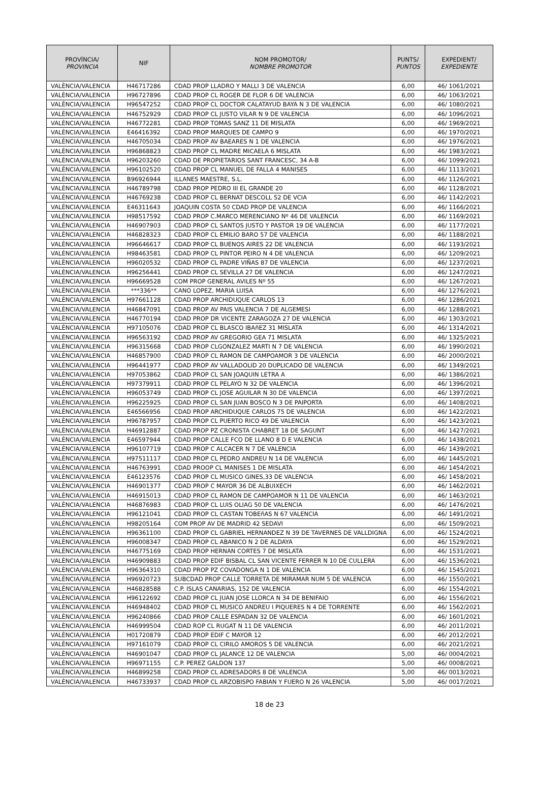| PROVÍNCIA/ PROVINCIA | NIF | NOM PROMOTOR/ NOMBRE PROMOTOR | PUNTS/ PUNTOS | EXPEDIENT/ EXPEDIENTE |
| --- | --- | --- | --- | --- |
| VALÈNCIA/VALENCIA | H46717286 | CDAD PROP LLADRO Y MALLI 3 DE VALENCIA | 6,00 | 46/ 1061/2021 |
| VALÈNCIA/VALENCIA | H96727896 | CDAD PROP CL ROGER DE FLOR 6 DE VALENCIA | 6,00 | 46/ 1063/2021 |
| VALÈNCIA/VALENCIA | H96547252 | CDAD PROP CL DOCTOR CALATAYUD BAYA N 3 DE VALENCIA | 6,00 | 46/ 1080/2021 |
| VALÈNCIA/VALENCIA | H46752929 | CDAD PROP CL JUSTO VILAR N 9 DE VALENCIA | 6,00 | 46/ 1096/2021 |
| VALÈNCIA/VALENCIA | H46772281 | CDAD PROP TOMAS SANZ 11 DE MISLATA | 6,00 | 46/ 1969/2021 |
| VALÈNCIA/VALENCIA | E46416392 | CDAD PROP MARQUES DE CAMPO 9 | 6,00 | 46/ 1970/2021 |
| VALÈNCIA/VALENCIA | H46705034 | CDAD PROP AV BAEARES N 1 DE VALENCIA | 6,00 | 46/ 1976/2021 |
| VALÈNCIA/VALENCIA | H96868823 | CDAD PROP CL MADRE MICAELA 6 MISLATA | 6,00 | 46/ 1983/2021 |
| VALÈNCIA/VALENCIA | H96203260 | CDAD DE PROPIETARIOS SANT FRANCESC, 34 A-B | 6,00 | 46/ 1099/2021 |
| VALÈNCIA/VALENCIA | H96102520 | CDAD PROP CL MANUEL DE FALLA 4 MANISES | 6,00 | 46/ 1113/2021 |
| VALÈNCIA/VALENCIA | B96926944 | ILLANES MAESTRE, S.L. | 6,00 | 46/ 1126/2021 |
| VALÈNCIA/VALENCIA | H46789798 | CDAD PROP PEDRO III EL GRANDE 20 | 6,00 | 46/ 1128/2021 |
| VALÈNCIA/VALENCIA | H46769238 | CDAD PROP CL BERNAT DESCOLL 52 DE VCIA | 6,00 | 46/ 1142/2021 |
| VALÈNCIA/VALENCIA | E46311643 | JOAQUIN COSTA 50 CDAD PROP DE VALENCIA | 6,00 | 46/ 1166/2021 |
| VALÈNCIA/VALENCIA | H98517592 | CDAD PROP C.MARCO MERENCIANO Nº 46 DE VALENCIA | 6,00 | 46/ 1169/2021 |
| VALÈNCIA/VALENCIA | H46907903 | CDAD PROP CL SANTOS JUSTO Y PASTOR 19 DE VALENCIA | 6,00 | 46/ 1177/2021 |
| VALÈNCIA/VALENCIA | H46828323 | CDAD PROP CL EMILIO BARO 57 DE VALENCIA | 6,00 | 46/ 1188/2021 |
| VALÈNCIA/VALENCIA | H96646617 | CDAD PROP CL BUENOS AIRES 22 DE VALENCIA | 6,00 | 46/ 1193/2021 |
| VALÈNCIA/VALENCIA | H98463581 | CDAD PROP CL PINTOR PEIRO N 4 DE VALENCIA | 6,00 | 46/ 1209/2021 |
| VALÈNCIA/VALENCIA | H96020532 | CDAD PROP CL PADRE VIÑAS 87 DE VALENCIA | 6,00 | 46/ 1237/2021 |
| VALÈNCIA/VALENCIA | H96256441 | CDAD PROP CL SEVILLA 27 DE VALENCIA | 6,00 | 46/ 1247/2021 |
| VALÈNCIA/VALENCIA | H96669528 | COM PROP GENERAL AVILES Nº 55 | 6,00 | 46/ 1267/2021 |
| VALÈNCIA/VALENCIA | ***336** | CANO LOPEZ, MARIA LUISA | 6,00 | 46/ 1276/2021 |
| VALÈNCIA/VALENCIA | H97661128 | CDAD PROP ARCHIDUQUE CARLOS 13 | 6,00 | 46/ 1286/2021 |
| VALÈNCIA/VALENCIA | H46847091 | CDAD PROP AV PAIS VALENCIA 7 DE ALGEMESI | 6,00 | 46/ 1288/2021 |
| VALÈNCIA/VALENCIA | H46770194 | CDAD PROP DR VICENTE ZARAGOZA 27 DE VALENCIA | 6,00 | 46/ 1303/2021 |
| VALÈNCIA/VALENCIA | H97105076 | CDAD PROP CL BLASCO IBAñEZ 31 MISLATA | 6,00 | 46/ 1314/2021 |
| VALÈNCIA/VALENCIA | H96563192 | CDAD PROP AV GREGORIO GEA 71 MISLATA | 6,00 | 46/ 1325/2021 |
| VALÈNCIA/VALENCIA | H96315668 | CDAD PROP CLGONZALEZ MARTI N 7 DE VALENCIA | 6,00 | 46/ 1990/2021 |
| VALÈNCIA/VALENCIA | H46857900 | CDAD PROP CL RAMON DE CAMPOAMOR 3 DE VALENCIA | 6,00 | 46/ 2000/2021 |
| VALÈNCIA/VALENCIA | H96441977 | CDAD PROP AV VALLADOLID 20 DUPLICADO DE VALENCIA | 6,00 | 46/ 1349/2021 |
| VALÈNCIA/VALENCIA | H97053862 | CDAD PROP CL SAN JOAQUIN LETRA A | 6,00 | 46/ 1386/2021 |
| VALÈNCIA/VALENCIA | H97379911 | CDAD PROP CL PELAYO N 32 DE VALENCIA | 6,00 | 46/ 1396/2021 |
| VALÈNCIA/VALENCIA | H96053749 | CDAD PROP CL JOSE AGUILAR N 30 DE VALENCIA | 6,00 | 46/ 1397/2021 |
| VALÈNCIA/VALENCIA | H96225925 | CDAD PROP CL SAN JUAN BOSCO N 3 DE PAIPORTA | 6,00 | 46/ 1408/2021 |
| VALÈNCIA/VALENCIA | E46566956 | CDAD PROP ARCHIDUQUE CARLOS 75 DE VALENCIA | 6,00 | 46/ 1422/2021 |
| VALÈNCIA/VALENCIA | H96787957 | CDAD PROP CL PUERTO RICO 49 DE VALENCIA | 6,00 | 46/ 1423/2021 |
| VALÈNCIA/VALENCIA | H46912887 | CDAD PROP PZ CRONISTA CHABRET 18 DE SAGUNT | 6,00 | 46/ 1427/2021 |
| VALÈNCIA/VALENCIA | E46597944 | CDAD PROP CALLE FCO DE LLANO 8 D E VALENCIA | 6,00 | 46/ 1438/2021 |
| VALÈNCIA/VALENCIA | H96107719 | CDAD PROP C ALCACER N 7 DE VALENCIA | 6,00 | 46/ 1439/2021 |
| VALÈNCIA/VALENCIA | H97511117 | CDAD PROP CL PEDRO ANDREU N 14 DE VALENCIA | 6,00 | 46/ 1445/2021 |
| VALÈNCIA/VALENCIA | H46763991 | CDAD PROOP CL MANISES 1 DE MISLATA | 6,00 | 46/ 1454/2021 |
| VALÈNCIA/VALENCIA | E46123576 | CDAD PROP CL MUSICO GINES,33 DE VALENCIA | 6,00 | 46/ 1458/2021 |
| VALÈNCIA/VALENCIA | H46901377 | CDAD PROP C MAYOR 36 DE ALBUIXECH | 6,00 | 46/ 1462/2021 |
| VALÈNCIA/VALENCIA | H46915013 | CDAD PROP CL RAMON DE CAMPOAMOR N 11 DE VALENCIA | 6,00 | 46/ 1463/2021 |
| VALÈNCIA/VALENCIA | H46876983 | CDAD PROP CL LUIS OLIAG 50 DE VALENCIA | 6,00 | 46/ 1476/2021 |
| VALÈNCIA/VALENCIA | H96121041 | CDAD PROP CL CASTAN TOBEñAS N 67 VALENCIA | 6,00 | 46/ 1491/2021 |
| VALÈNCIA/VALENCIA | H98205164 | COM PROP AV DE MADRID 42 SEDAVI | 6,00 | 46/ 1509/2021 |
| VALÈNCIA/VALENCIA | H96361100 | CDAD PROP CL GABRIEL HERNANDEZ N 39 DE TAVERNES DE VALLDIGNA | 6,00 | 46/ 1524/2021 |
| VALÈNCIA/VALENCIA | H96008347 | CDAD PROP CL ABANICO N 2 DE ALDAYA | 6,00 | 46/ 1529/2021 |
| VALÈNCIA/VALENCIA | H46775169 | CDAD PROP HERNAN CORTES 7 DE MISLATA | 6,00 | 46/ 1531/2021 |
| VALÈNCIA/VALENCIA | H46909883 | CDAD PROP EDIF BISBAL CL SAN VICENTE FERRER N 10 DE CULLERA | 6,00 | 46/ 1536/2021 |
| VALÈNCIA/VALENCIA | H96364310 | CDAD PROP PZ COVADONGA N 1 DE VALENCIA | 6,00 | 46/ 1545/2021 |
| VALÈNCIA/VALENCIA | H96920723 | SUBCDAD PROP CALLE TORRETA DE MIRAMAR NUM 5 DE VALENCIA | 6,00 | 46/ 1550/2021 |
| VALÈNCIA/VALENCIA | H46828588 | C.P. ISLAS CANARIAS, 152 DE VALENCIA | 6,00 | 46/ 1554/2021 |
| VALÈNCIA/VALENCIA | H96122692 | CDAD PROP CL JUAN JOSE LLORCA N 34 DE BENIFAIO | 6,00 | 46/ 1556/2021 |
| VALÈNCIA/VALENCIA | H46948402 | CDAD PROP CL MUSICO ANDREU I PIQUERES N 4 DE TORRENTE | 6,00 | 46/ 1562/2021 |
| VALÈNCIA/VALENCIA | H96240866 | CDAD PROP CALLE ESPADAN 32 DE VALENCIA | 6,00 | 46/ 1601/2021 |
| VALÈNCIA/VALENCIA | H46999504 | CDAD ROP CL RUGAT N 11 DE VALENCIA | 6,00 | 46/ 2011/2021 |
| VALÈNCIA/VALENCIA | H01720879 | CDAD PROP EDIF C MAYOR 12 | 6,00 | 46/ 2012/2021 |
| VALÈNCIA/VALENCIA | H97161079 | CDAD PROP CL CIRILO AMOROS 5 DE VALENCIA | 6,00 | 46/ 2021/2021 |
| VALÈNCIA/VALENCIA | H46901047 | CDAD PROP CL JALANCE 12 DE VALENCIA | 5,00 | 46/ 0004/2021 |
| VALÈNCIA/VALENCIA | H96971155 | C.P. PEREZ GALDON 137 | 5,00 | 46/ 0008/2021 |
| VALÈNCIA/VALENCIA | H46899258 | CDAD PROP CL ADRESADORS 8 DE VALENCIA | 5,00 | 46/ 0013/2021 |
| VALÈNCIA/VALENCIA | H46733937 | CDAD PROP CL ARZOBISPO FABIAN Y FUERO N 26 VALENCIA | 5,00 | 46/ 0017/2021 |
18 de 23